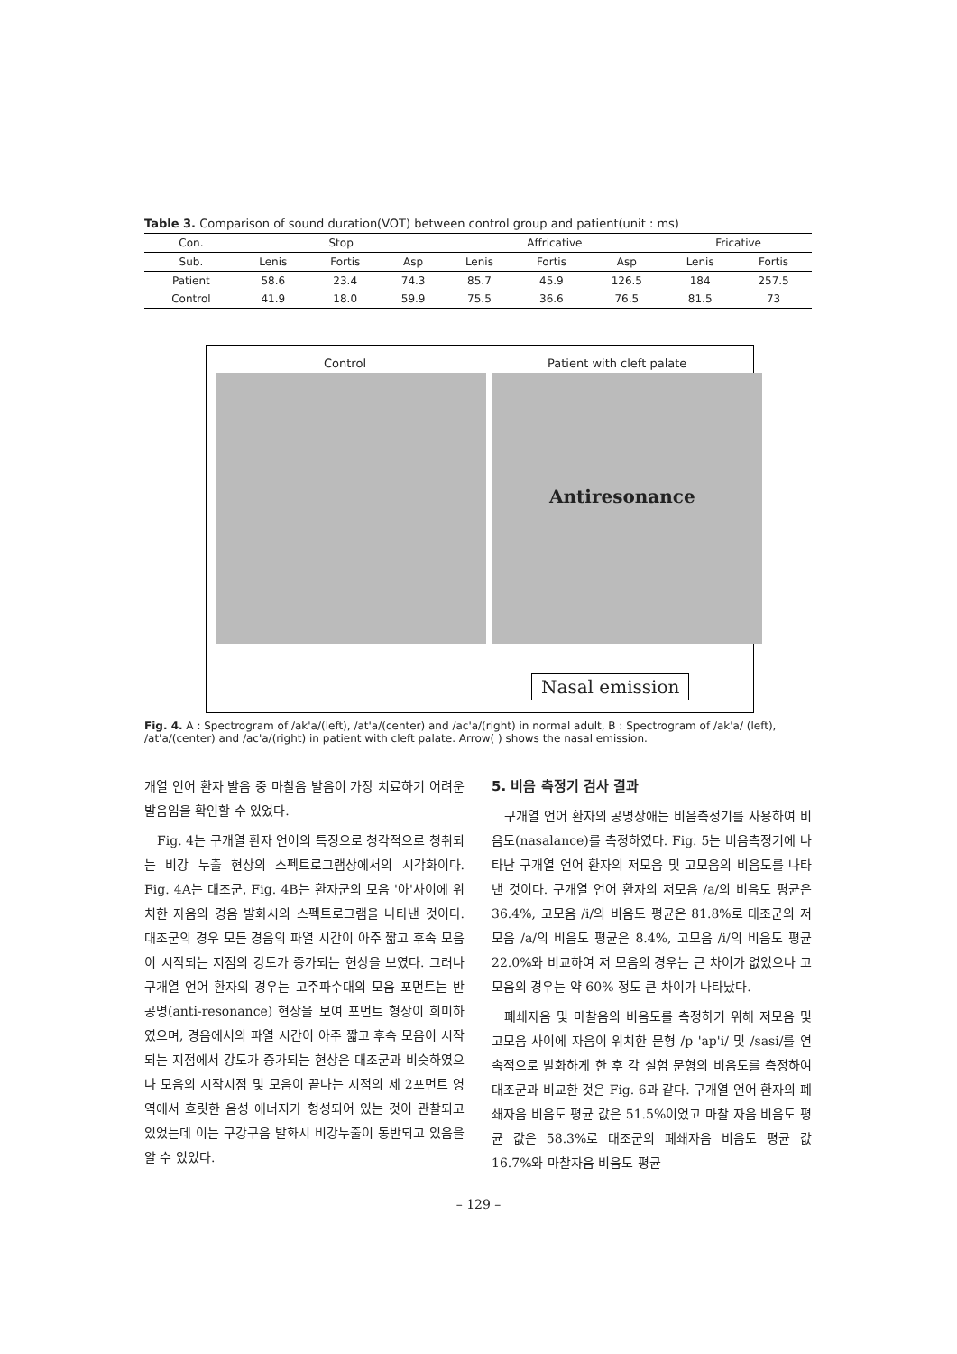Table 3. Comparison of sound duration(VOT) between control group and patient(unit : ms)
| Con. | Stop | | | Affricative | | | Fricative | |
| --- | --- | --- | --- | --- | --- | --- | --- | --- |
| Sub. | Lenis | Fortis | Asp | Lenis | Fortis | Asp | Lenis | Fortis |
| Patient | 58.6 | 23.4 | 74.3 | 85.7 | 45.9 | 126.5 | 184 | 257.5 |
| Control | 41.9 | 18.0 | 59.9 | 75.5 | 36.6 | 76.5 | 81.5 | 73 |
Control Patient with cleft palate
Antiresonance
Nasal emission
Fig. 4. A : Spectrogram of /ak'a/(left), /at'a/(center) and /ac'a/(right) in normal adult, B : Spectrogram of /ak'a/ (left), /at'a/(center) and /ac'a/(right) in patient with cleft palate. Arrow( ) shows the nasal emission.
개열 언어 환자 발음 중 마찰음 발음이 가장 치료하기 어려운 발음임을 확인할 수 있었다.
Fig. 4는 구개열 환자 언어의 특징으로 청각적으로 청취되는 비강 누출 현상의 스펙트로그램상에서의 시각화이다. Fig. 4A는 대조군, Fig. 4B는 환자군의 모음 '아'사이에 위치한 자음의 경음 발화시의 스펙트로그램을 나타낸 것이다. 대조군의 경우 모든 경음의 파열 시간이 아주 짧고 후속 모음이 시작되는 지점의 강도가 증가되는 현상을 보였다. 그러나 구개열 언어 환자의 경우는 고주파수대의 모음 포먼트는 반 공명(anti-resonance) 현상을 보여 포먼트 형상이 희미하였으며, 경음에서의 파열 시간이 아주 짧고 후속 모음이 시작되는 지점에서 강도가 증가되는 현상은 대조군과 비슷하였으나 모음의 시작지점 및 모음이 끝나는 지점의 제 2포먼트 영역에서 흐릿한 음성 에너지가 형성되어 있는 것이 관찰되고 있었는데 이는 구강구음 발화시 비강누출이 동반되고 있음을 알 수 있었다.
5. 비음 측정기 검사 결과
구개열 언어 환자의 공명장애는 비음측정기를 사용하여 비음도(nasalance)를 측정하였다. Fig. 5는 비음측정기에 나타난 구개열 언어 환자의 저모음 및 고모음의 비음도를 나타낸 것이다. 구개열 언어 환자의 저모음 /a/의 비음도 평균은 36.4%, 고모음 /i/의 비음도 평균은 81.8%로 대조군의 저모음 /a/의 비음도 평균은 8.4%, 고모음 /i/의 비음도 평균 22.0%와 비교하여 저 모음의 경우는 큰 차이가 없었으나 고모음의 경우는 약 60% 정도 큰 차이가 나타났다.
폐쇄자음 및 마찰음의 비음도를 측정하기 위해 저모음 및 고모음 사이에 자음이 위치한 문형 /p 'ap'i/ 및 /sasi/를 연속적으로 발화하게 한 후 각 실험 문형의 비음도를 측정하여 대조군과 비교한 것은 Fig. 6과 같다. 구개열 언어 환자의 폐쇄자음 비음도 평균 값은 51.5%이었고 마찰 자음 비음도 평균 값은 58.3%로 대조군의 폐쇄자음 비음도 평균 값 16.7%와 마찰자음 비음도 평균
– 129 –